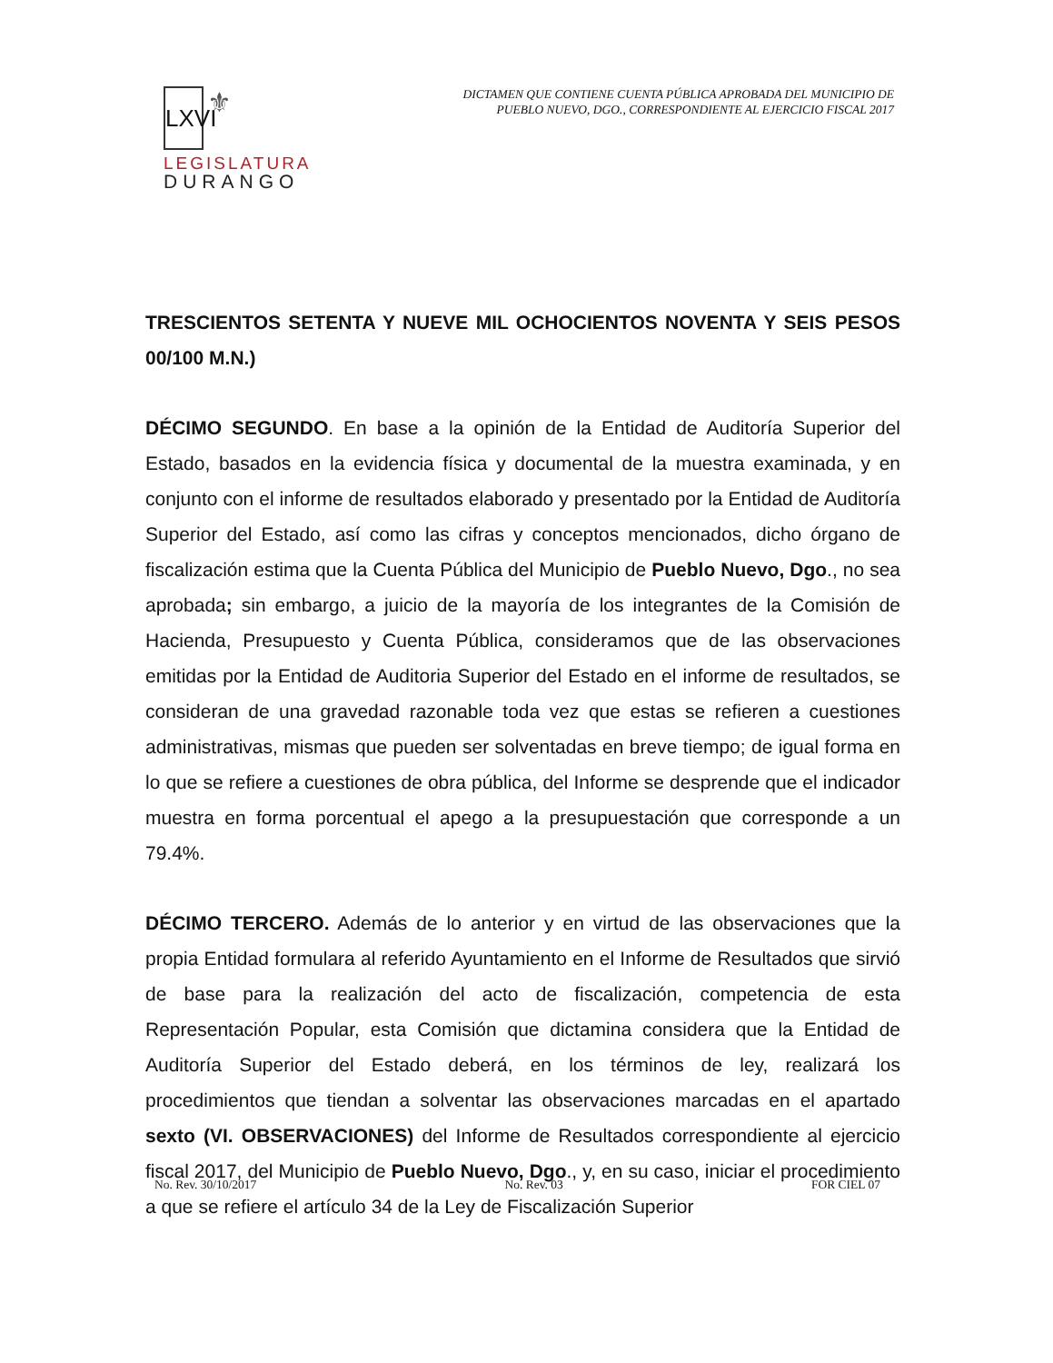LXVI ⚜
LEGISLATURA
DURANGO
DICTAMEN QUE CONTIENE CUENTA PÚBLICA APROBADA DEL MUNICIPIO DE
PUEBLO NUEVO, DGO., CORRESPONDIENTE AL EJERCICIO FISCAL 2017
TRESCIENTOS SETENTA Y NUEVE MIL OCHOCIENTOS NOVENTA Y SEIS PESOS 00/100 M.N.)
DÉCIMO SEGUNDO. En base a la opinión de la Entidad de Auditoría Superior del Estado, basados en la evidencia física y documental de la muestra examinada, y en conjunto con el informe de resultados elaborado y presentado por la Entidad de Auditoría Superior del Estado, así como las cifras y conceptos mencionados, dicho órgano de fiscalización estima que la Cuenta Pública del Municipio de Pueblo Nuevo, Dgo., no sea aprobada; sin embargo, a juicio de la mayoría de los integrantes de la Comisión de Hacienda, Presupuesto y Cuenta Pública, consideramos que de las observaciones emitidas por la Entidad de Auditoria Superior del Estado en el informe de resultados, se consideran de una gravedad razonable toda vez que estas se refieren a cuestiones administrativas, mismas que pueden ser solventadas en breve tiempo; de igual forma en lo que se refiere a cuestiones de obra pública, del Informe se desprende que el indicador muestra en forma porcentual el apego a la presupuestación que corresponde a un 79.4%.
DÉCIMO TERCERO. Además de lo anterior y en virtud de las observaciones que la propia Entidad formulara al referido Ayuntamiento en el Informe de Resultados que sirvió de base para la realización del acto de fiscalización, competencia de esta Representación Popular, esta Comisión que dictamina considera que la Entidad de Auditoría Superior del Estado deberá, en los términos de ley, realizará los procedimientos que tiendan a solventar las observaciones marcadas en el apartado sexto (VI. OBSERVACIONES) del Informe de Resultados correspondiente al ejercicio fiscal 2017, del Municipio de Pueblo Nuevo, Dgo., y, en su caso, iniciar el procedimiento a que se refiere el artículo 34 de la Ley de Fiscalización Superior
No. Rev. 30/10/2017 No. Rev. 03 FOR CIEL 07